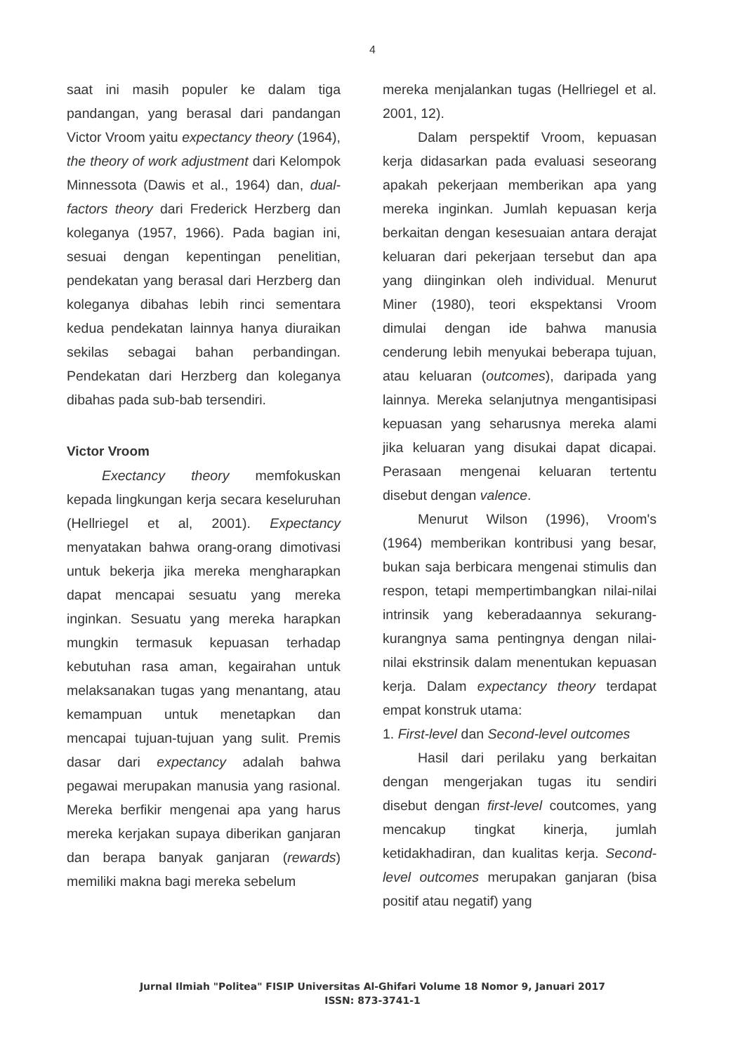4
saat ini masih populer ke dalam tiga pandangan, yang berasal dari pandangan Victor Vroom yaitu expectancy theory (1964), the theory of work adjustment dari Kelompok Minnessota (Dawis et al., 1964) dan, dual-factors theory dari Frederick Herzberg dan koleganya (1957, 1966). Pada bagian ini, sesuai dengan kepentingan penelitian, pendekatan yang berasal dari Herzberg dan koleganya dibahas lebih rinci sementara kedua pendekatan lainnya hanya diuraikan sekilas sebagai bahan perbandingan. Pendekatan dari Herzberg dan koleganya dibahas pada sub-bab tersendiri.
Victor Vroom
Exectancy theory memfokuskan kepada lingkungan kerja secara keseluruhan (Hellriegel et al, 2001). Expectancy menyatakan bahwa orang-orang dimotivasi untuk bekerja jika mereka mengharapkan dapat mencapai sesuatu yang mereka inginkan. Sesuatu yang mereka harapkan mungkin termasuk kepuasan terhadap kebutuhan rasa aman, kegairahan untuk melaksanakan tugas yang menantang, atau kemampuan untuk menetapkan dan mencapai tujuan-tujuan yang sulit. Premis dasar dari expectancy adalah bahwa pegawai merupakan manusia yang rasional. Mereka berfikir mengenai apa yang harus mereka kerjakan supaya diberikan ganjaran dan berapa banyak ganjaran (rewards) memiliki makna bagi mereka sebelum
mereka menjalankan tugas (Hellriegel et al. 2001, 12).
Dalam perspektif Vroom, kepuasan kerja didasarkan pada evaluasi seseorang apakah pekerjaan memberikan apa yang mereka inginkan. Jumlah kepuasan kerja berkaitan dengan kesesuaian antara derajat keluaran dari pekerjaan tersebut dan apa yang diinginkan oleh individual. Menurut Miner (1980), teori ekspektansi Vroom dimulai dengan ide bahwa manusia cenderung lebih menyukai beberapa tujuan, atau keluaran (outcomes), daripada yang lainnya. Mereka selanjutnya mengantisipasi kepuasan yang seharusnya mereka alami jika keluaran yang disukai dapat dicapai. Perasaan mengenai keluaran tertentu disebut dengan valence.
Menurut Wilson (1996), Vroom's (1964) memberikan kontribusi yang besar, bukan saja berbicara mengenai stimulis dan respon, tetapi mempertimbangkan nilai-nilai intrinsik yang keberadaannya sekurang-kurangnya sama pentingnya dengan nilai-nilai ekstrinsik dalam menentukan kepuasan kerja. Dalam expectancy theory terdapat empat konstruk utama:
1. First-level dan Second-level outcomes
Hasil dari perilaku yang berkaitan dengan mengerjakan tugas itu sendiri disebut dengan first-level coutcomes, yang mencakup tingkat kinerja, jumlah ketidakhadiran, dan kualitas kerja. Second-level outcomes merupakan ganjaran (bisa positif atau negatif) yang
Jurnal Ilmiah "Politea" FISIP Universitas Al-Ghifari Volume 18 Nomor 9, Januari 2017
ISSN: 873-3741-1